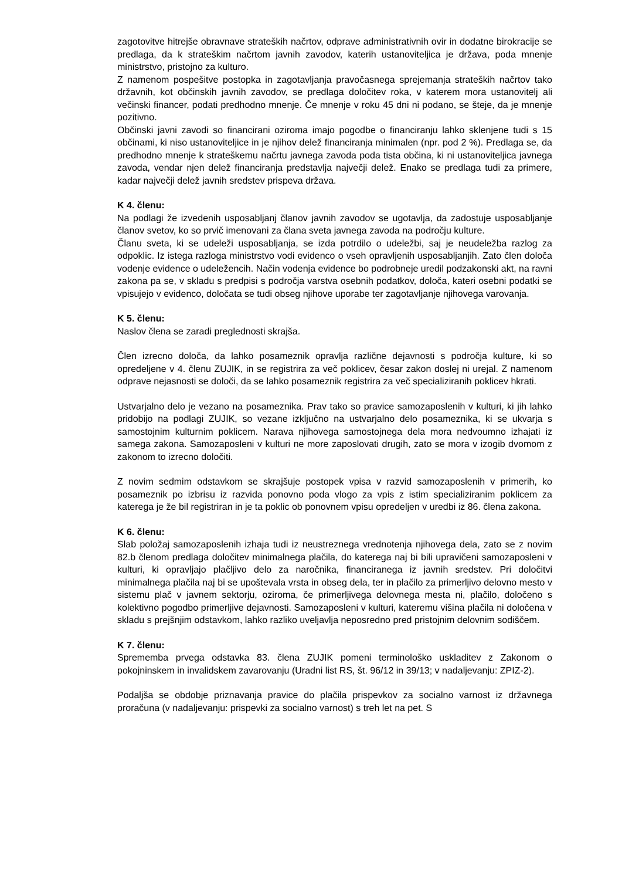zagotovitve hitrejše obravnave strateških načrtov, odprave administrativnih ovir in dodatne birokracije se predlaga, da k strateškim načrtom javnih zavodov, katerih ustanoviteljica je država, poda mnenje ministrstvo, pristojno za kulturo.
Z namenom pospešitve postopka in zagotavljanja pravočasnega sprejemanja strateških načrtov tako državnih, kot občinskih javnih zavodov, se predlaga določitev roka, v katerem mora ustanovitelj ali večinski financer, podati predhodno mnenje. Če mnenje v roku 45 dni ni podano, se šteje, da je mnenje pozitivno.
Občinski javni zavodi so financirani oziroma imajo pogodbe o financiranju lahko sklenjene tudi s 15 občinami, ki niso ustanoviteljice in je njihov delež financiranja minimalen (npr. pod 2 %). Predlaga se, da predhodno mnenje k strateškemu načrtu javnega zavoda poda tista občina, ki ni ustanoviteljica javnega zavoda, vendar njen delež financiranja predstavlja največji delež. Enako se predlaga tudi za primere, kadar največji delež javnih sredstev prispeva država.
K 4. členu:
Na podlagi že izvedenih usposabljanj članov javnih zavodov se ugotavlja, da zadostuje usposabljanje članov svetov, ko so prvič imenovani za člana sveta javnega zavoda na področju kulture.
Članu sveta, ki se udeleži usposabljanja, se izda potrdilo o udeležbi, saj je neudeležba razlog za odpoklic. Iz istega razloga ministrstvo vodi evidenco o vseh opravljenih usposabljanjih. Zato člen določa vodenje evidence o udeležencih. Način vodenja evidence bo podrobneje uredil podzakonski akt, na ravni zakona pa se, v skladu s predpisi s področja varstva osebnih podatkov, določa, kateri osebni podatki se vpisujejo v evidenco, določata se tudi obseg njihove uporabe ter zagotavljanje njihovega varovanja.
K 5. členu:
Naslov člena se zaradi preglednosti skrajša.
Člen izrecno določa, da lahko posameznik opravlja različne dejavnosti s področja kulture, ki so opredeljene v 4. členu ZUJIK, in se registrira za več poklicev, česar zakon doslej ni urejal. Z namenom odprave nejasnosti se določi, da se lahko posameznik registrira za več specializiranih poklicev hkrati.
Ustvarjalno delo je vezano na posameznika. Prav tako so pravice samozaposlenih v kulturi, ki jih lahko pridobijo na podlagi ZUJIK, so vezane izključno na ustvarjalno delo posameznika, ki se ukvarja s samostojnim kulturnim poklicem. Narava njihovega samostojnega dela mora nedvoumno izhajati iz samega zakona. Samozaposleni v kulturi ne more zaposlovati drugih, zato se mora v izogib dvomom z zakonom to izrecno določiti.
Z novim sedmim odstavkom se skrajšuje postopek vpisa v razvid samozaposlenih v primerih, ko posameznik po izbrisu iz razvida ponovno poda vlogo za vpis z istim specializiranim poklicem za katerega je že bil registriran in je ta poklic ob ponovnem vpisu opredeljen v uredbi iz 86. člena zakona.
K 6. členu:
Slab položaj samozaposlenih izhaja tudi iz neustreznega vrednotenja njihovega dela, zato se z novim 82.b členom predlaga določitev minimalnega plačila, do katerega naj bi bili upravičeni samozaposleni v kulturi, ki opravljajo plačljivo delo za naročnika, financiranega iz javnih sredstev. Pri določitvi minimalnega plačila naj bi se upoštevala vrsta in obseg dela, ter in plačilo za primerljivo delovno mesto v sistemu plač v javnem sektorju, oziroma, če primerljivega delovnega mesta ni, plačilo, določeno s kolektivno pogodbo primerljive dejavnosti. Samozaposleni v kulturi, kateremu višina plačila ni določena v skladu s prejšnjim odstavkom, lahko razliko uveljavlja neposredno pred pristojnim delovnim sodiščem.
K 7. členu:
Sprememba prvega odstavka 83. člena ZUJIK pomeni terminološko uskladitev z Zakonom o pokojninskem in invalidskem zavarovanju (Uradni list RS, št. 96/12 in 39/13; v nadaljevanju: ZPIZ-2).
Podaljša se obdobje priznavanja pravice do plačila prispevkov za socialno varnost iz državnega proračuna (v nadaljevanju: prispevki za socialno varnost) s treh let na pet. S